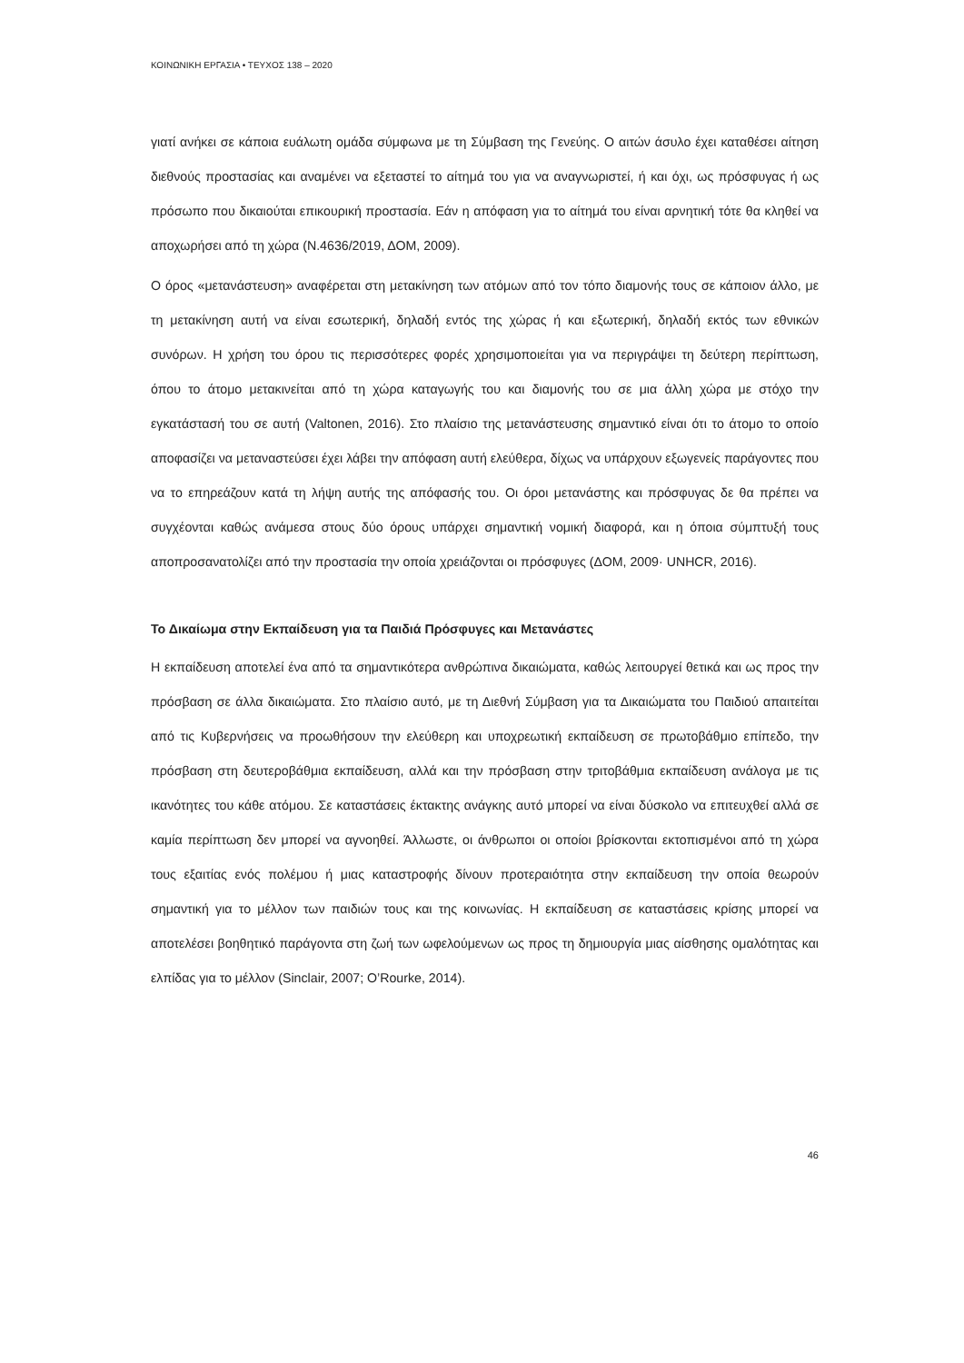ΚΟΙΝΩΝΙΚΗ ΕΡΓΑΣΙΑ • ΤΕΥΧΟΣ 138 – 2020
γιατί ανήκει σε κάποια ευάλωτη ομάδα σύμφωνα με τη Σύμβαση της Γενεύης. Ο αιτών άσυλο έχει καταθέσει αίτηση διεθνούς προστασίας και αναμένει να εξεταστεί το αίτημά του για να αναγνωριστεί, ή και όχι, ως πρόσφυγας ή ως πρόσωπο που δικαιούται επικουρική προστασία. Εάν η απόφαση για το αίτημά του είναι αρνητική τότε θα κληθεί να αποχωρήσει από τη χώρα (Ν.4636/2019, ΔΟΜ, 2009).
Ο όρος «μετανάστευση» αναφέρεται στη μετακίνηση των ατόμων από τον τόπο διαμονής τους σε κάποιον άλλο, με τη μετακίνηση αυτή να είναι εσωτερική, δηλαδή εντός της χώρας ή και εξωτερική, δηλαδή εκτός των εθνικών συνόρων. Η χρήση του όρου τις περισσότερες φορές χρησιμοποιείται για να περιγράψει τη δεύτερη περίπτωση, όπου το άτομο μετακινείται από τη χώρα καταγωγής του και διαμονής του σε μια άλλη χώρα με στόχο την εγκατάστασή του σε αυτή (Valtonen, 2016). Στο πλαίσιο της μετανάστευσης σημαντικό είναι ότι το άτομο το οποίο αποφασίζει να μεταναστεύσει έχει λάβει την απόφαση αυτή ελεύθερα, δίχως να υπάρχουν εξωγενείς παράγοντες που να το επηρεάζουν κατά τη λήψη αυτής της απόφασής του. Οι όροι μετανάστης και πρόσφυγας δε θα πρέπει να συγχέονται καθώς ανάμεσα στους δύο όρους υπάρχει σημαντική νομική διαφορά, και η όποια σύμπτυξή τους αποπροσανατολίζει από την προστασία την οποία χρειάζονται οι πρόσφυγες (ΔΟΜ, 2009· UNHCR, 2016).
Το Δικαίωμα στην Εκπαίδευση για τα Παιδιά Πρόσφυγες και Μετανάστες
Η εκπαίδευση αποτελεί ένα από τα σημαντικότερα ανθρώπινα δικαιώματα, καθώς λειτουργεί θετικά και ως προς την πρόσβαση σε άλλα δικαιώματα. Στο πλαίσιο αυτό, με τη Διεθνή Σύμβαση για τα Δικαιώματα του Παιδιού απαιτείται από τις Κυβερνήσεις να προωθήσουν την ελεύθερη και υποχρεωτική εκπαίδευση σε πρωτοβάθμιο επίπεδο, την πρόσβαση στη δευτεροβάθμια εκπαίδευση, αλλά και την πρόσβαση στην τριτοβάθμια εκπαίδευση ανάλογα με τις ικανότητες του κάθε ατόμου. Σε καταστάσεις έκτακτης ανάγκης αυτό μπορεί να είναι δύσκολο να επιτευχθεί αλλά σε καμία περίπτωση δεν μπορεί να αγνοηθεί. Άλλωστε, οι άνθρωποι οι οποίοι βρίσκονται εκτοπισμένοι από τη χώρα τους εξαιτίας ενός πολέμου ή μιας καταστροφής δίνουν προτεραιότητα στην εκπαίδευση την οποία θεωρούν σημαντική για το μέλλον των παιδιών τους και της κοινωνίας. Η εκπαίδευση σε καταστάσεις κρίσης μπορεί να αποτελέσει βοηθητικό παράγοντα στη ζωή των ωφελούμενων ως προς τη δημιουργία μιας αίσθησης ομαλότητας και ελπίδας για το μέλλον (Sinclair, 2007; O’Rourke, 2014).
46